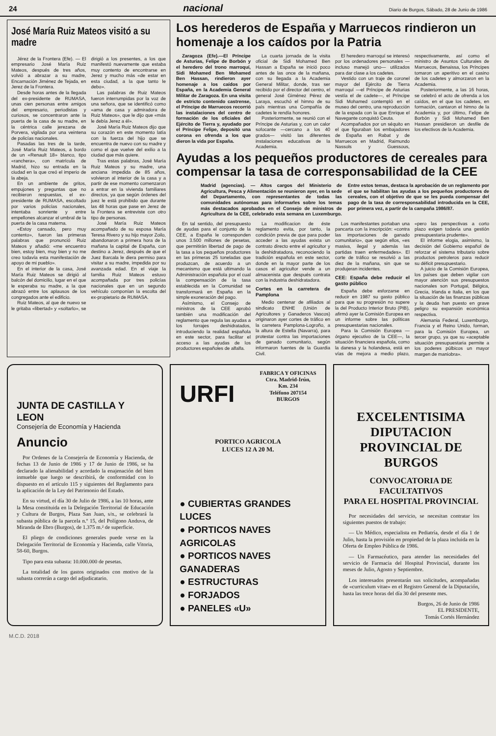24 nacional Diario de Burgos, Sábado, 28 de Junio de 1986
José María Ruiz Mateos visitó a su madre
Jérez de la Frontera (Efe). — El empresario José María Ruiz Mateos, después de tres años, volvió a abrazar a su madre, Encarnación Jiménez de Tejada, en Jerez de la Frontera.
Desde horas antes de la llegada del ex-presidente de RUMASA, unas cien personas entre amigos del empresario, periodistas y curiosos, se concentraron ante la puerta de la casa de su madre, en la céntrica calle jerezana de Porvera, vigilada por una veintena de policías nacionales.
Pasadas las tres de la tarde, José María Ruiz Mateos, a bordo de un «Renault 18» blanco, tipo «ranchera», con matrícula de Madrid, hizo su entrada en la ciudad en la que creó el imperio de la abeja.
En un ambiente de gritos, empujones y preguntas que no recibieron respuestas, el ex-presidente de RUMASA, escoltado por varios policías nacionales, intentaba sonriente y entre empellones alcanzar el umbral de la puerta de la casa materna.
«Estoy cansado, pero muy contento», fueron las primeras palabras que pronunció Ruiz Mateos y añadió: «me encuentro bien, estoy bien, muy bien y no me creo todavía esta manifestación de apoyo de mi pueblo».
En el interior de la casa, José María Ruiz Mateos se dirigió al balcón del domicilio, lugar en el que le esperaba su madre, a la que abrazó entre los aplausos de los congregados ante el edificio.
Ruiz Mateos, al que de nuevo se le gritaba «libertad» y «soltarlo», se dirigió a los presentes, a los que manifestó nuevamente que estaba muy contento de encontrarse en Jerez y mucho más «de estar en esta ciudad, a la que tanto le debo».
Las palabras de Ruiz Mateos fueron interrumpidas por la voz de una señora, que se identificó como «ama de casa y admiradora de Ruiz Mateos», que le dijo que «más le debía Jerez a él».
José María Ruiz Mateos dijo que su corazón en este momento latía con la fuerza del hijo que se encuentra de nuevo con su madre y como el que vuelve del exilio a la ciudad que más quiere.
Tras estas palabras, José María Ruiz Mateos y su madre, una anciana impedida de 85 años, volvieron al interior de la casa y a partir de ese momento comenzaron a entrar en la vivienda familiares directos, ya que según órdenes del juez le está prohibido que durante las 48 horas que pase en Jerez de la Frontera se entreviste con otro tipo de personas.
José María Ruiz Mateos acompañado de su esposa María Teresa Rivero y su hijo mayor Zoilo, abandonaron a primera hora de la mañana la capital de España, con destino a Jerez, después de que el Juez Barcala le diera permiso para visitar a su madre, impedida por su avanzada edad. En el viaje la familia Ruiz Mateos estuvo acompañada por tres policías nacionales que en un segundo vehículo componían la escolta del ex-propietario de RUMASA.
Los herederos de España y Marruecos rindieron un homenaje a los caídos por la Patria
Zaragoza (Efe).—El Príncipe de Asturias, Felipe de Borbón y el heredero del trono marroquí, Sidi Mohamed Ben Mohamed Ben Hassan, rindieron ayer homenaje a los caídos por España, en la Academia General Militar de Zaragoza. En una visita de estricto contenido castrense, el Príncipe de Marruecos recorrió las instalaciones del centro de formación de los oficiales del Ejército de Tierra y, ayudado por el Príncipe Felipe, depositó una corona en ofrenda a los que dieron la vida por España.
La cuarta jornada de la visita oficial de Sidi Mohamed Ben Hassan a España se inició poco antes de las once de la mañana, con su llegada a la Academia General Militar, donde, tras ser recibido por el director del centro, el general José Giménez Pérez de Laraya, escuchó el himno de su país mientras una Compañía de cadetes le rendía honores.
Posteriormente, se reunió con el Príncipe de Asturias y, con un calor sofocante —cercano a los 40 grados— visitó las diferentes instalaciones educativas de la Academia.
El heredero marroquí se interesó por los ordenadores personales —incluso manejó uno— utilizados para dar clase a los cadetes.
Vestido con un traje de coronel mayor del Ejército de Tierra marroquí —el Príncipe de Asturias vestía el de cadete—, el Príncipe Sidi Mohamed contempló en el museo del centro, una reproducción de la espada con la que Enrique el Navegante conquistó Ceuta.
Acompañados por un séquito en el que figuraban los embajadores de España en Rabat y de Marruecos en Madrid, Raimundo Nassols y Guessous, respectivamente, así como el ministro de Asuntos Culturales de Marruecos, Benaissa, los Príncipes tomaron un aperitivo en el casino de los cadetes y almorzaron en la Academia.
Posteriormente, a las 16 horas, se celebró el acto de ofrenda a los caídos, en el que los cadetes, en formación, cantaron el himno de la Academia y, por último, Felipe de Borbón y Sidi Mohamed Ben Hassan presidieron un desfile de los efectivos de la Academia.
Ayudas a los pequeños productores de cereales para compensar la tasa de corresponsabilidad de la CEE
Madrid (agencias). — Altos cargos del Ministerio de Agricultura, Pesca y Alimentación se reunieron ayer, en la sede del Departamento, con representantes de todas las comunidades autónomas para informarles sobre los temas más destacados aprobados en el Consejo de ministros de Agricultura de la CEE, celebrado esta semana en Luxemburgo. Entre estos temas, destaca la aprobación de un reglamento por el que se habilitan las ayudas a los pequeños productores de cereales, con el objetivo de que se les pueda compensar del pago de la tasa de corresponsabilidad introducida en la CEE, por primera vez, a partir de la campaña 1986/87.
En tal sentido, del presupuesto de ayudas para el conjunto de la CEE, a España le corresponden unos 3.500 millones de pesetas, que permitirán libertad de pago de la tasa a los pequeños productores en las primeras 25 toneladas que produzcan, de acuerdo a un mecanismo que está ultimando la Administración española por el cual la compensación de la tasa establecida en la Comunidad se transformará en España en la simple exoneración del pago.
Asímismo, el Consejo de ministros de la CEE aprobó también una modificación del reglamento que regula las ayudas a los forrajes deshidratados, introduciendo la realidad española en este sector, para facilitar el acceso a las ayudas de los productores españoles de alfalfa.
La modificacion de éste reglamento evita, por tanto, la condición previa de que para poder acceder a las ayudas exista un contrato directo entre el agricultor y la deshidratadora, reconociendo la tradición española en este sector, donde en la mayor parte de los casos el agricultor vende a un almacenista que después contrata con la industria deshidratadora.
Cortes en la carretera de Pamplona
Medio centenar de afiliados al sindicato ENHE (Unión de Agricultores y Ganaderos Vascos) originaron ayer cortes de tráfico en la carretera Pamplona-Logroño, a la altura de Estella (Navarra), para protestar contra las importaciones de ganado comunitario, según informaron fuentes de la Guardia Civil.
Los manifestantes portaban una pancarta con la inscripción: «contra las importaciones de ganado comunitario», que según ellos, «es masiva, ilegal y además las partidas traen enfermedades». El corte de tráfico se resolvió a las diez de la mañana, sin que se produjeran incidentes.
CEE: España debe reducir el gasto público
España debe esforzarse en reducir en 1987 su gasto público para que su progresión no supere la del Producto Interior Bruto (PIB), afirmó ayer la Comisión Europea en un informe sobre las políticas presupuestarias nacionales.
Para la Comisión Europea —órgano ejecutivo de la CEE—, la situación financiera española, como la danesa y la holandesa, está en vías de mejora a medio plazo, «pero las perspectivas a corto plazo exigen todavía una gestión presupuestaria prudente».
El informe elogia, asimismo, la decisión del Gobierno español de reforzar el sistema tributario sobre productos petroleros para reducir su déficit presupuestario.
A juicio de la Comisión Europea, los países que deben vigilar con mayor atención sus presupuestos nacionales son Portugal, Bélgica, Grecia, Irlanda e Italia, en los que la situación de las finanzas públicas y la deuda han puesto en grave peligro su expansión económica respectiva.
Alemania Federal, Luxemburgo, Francia y el Reino Unido, forman, para la Comisión Europea, un tercer grupo, ya que su «aceptable situación presupuestaria permite a los poderes púlbicos un mayor margen de maniobra».
JUNTA DE CASTILLA Y LEON
Consejería de Economía y Hacienda
Anuncio
Por Ordenes de la Consejería de Economía y Hacienda, de fechas 13 de Junio de 1986 y 17 de Junio de 1986, se ha declarado la alienabilidad y acordado la enajenación del bien inmueble que luego se describirá, de conformidad con lo dispuesto en el artículo 115 y siguientes del Reglamento para la aplicación de la Ley del Patrimonio del Estado.
En su virtud, el día 30 de Julio de 1986, a las 10 horas, ante la Mesa constituida en la Delegación Territorial de Educación y Cultura de Burgos, Plaza San Juan, s/n., se celebrará la subasta pública de la parcela n.º 15, del Polígono Anduva, de Miranda de Ebro (Burgos), de 1.375 m.² de superficie.
El pliego de condiciones generales puede verse en la Delegación Territorial de Economía y Hacienda, calle Vitoria, 58-60, Burgos.
Tipo para esta subasta: 10.000.000 de pesetas.
La totalidad de los gastos originados con motivo de la subasta correrán a cargo del adjudicatario.
URFI
FABRICA Y OFICINAS
Ctra. Madrid-Irún,
Km. 234
Teléfono 207154
BURGOS
PORTICO AGRICOLA
LUCES 12 A 20 M.
● CUBIERTAS GRANDES LUCES
● PORTICOS NAVES AGRICOLAS
● PORTICOS NAVES GANADERAS
● ESTRUCTURAS
● FORJADOS
● PANELES «U»
EXCELENTISIMA DIPUTACION
PROVINCIAL DE BURGOS
CONVOCATORIA DE FACULTATIVOS
PARA EL HOSPITAL PROVINCIAL
Por necesidades del servicio, se necesitan contratar los siguientes puestos de trabajo:
— Un Médico, especialista en Pediatría, desde el día 1 de Julio, hasta la provisión en propiedad de la plaza incluida en la Oferta de Empleo Pública de 1986.
— Un Farmacéutico, para atender las necesidades del servicio de Farmacia del Hospital Provincial, durante los meses de Julio, Agosto y Septiembre.
Los interesados presentarán sus solicitudes, acompañadas de «curriculum vitae» en el Registro General de la Diputación, hasta las trece horas del día 30 del presente mes.
Burgos, 26 de Junio de 1986
EL PRESIDENTE,
Tomás Cortés Hernández
M.C.D. 2018